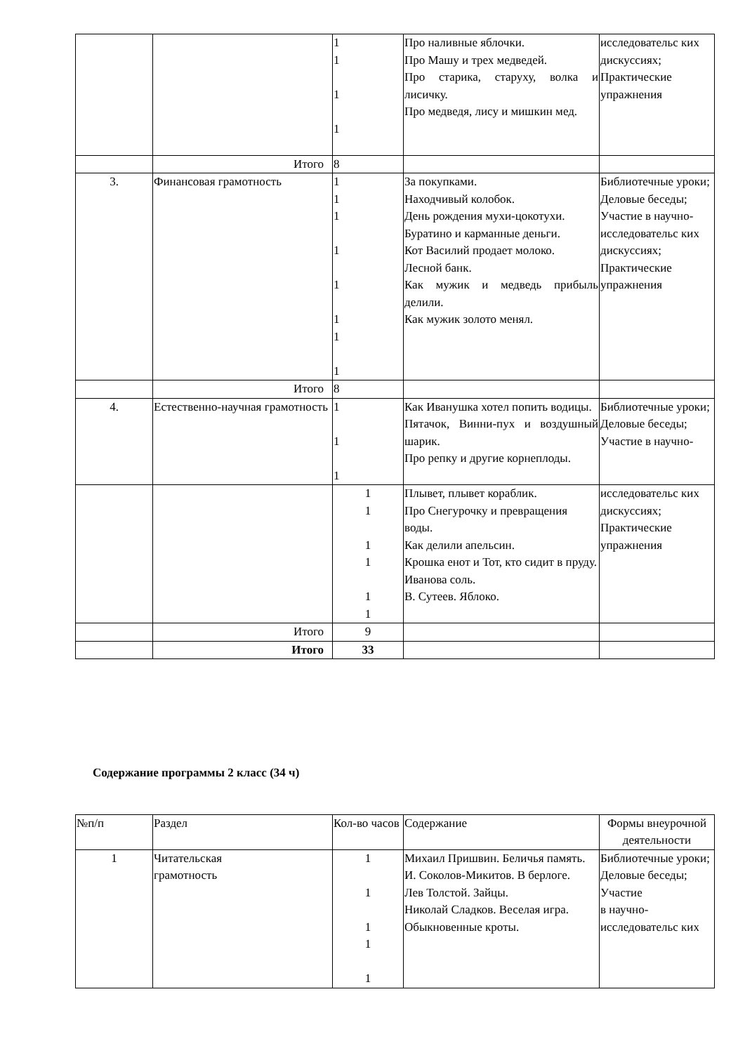| | | 1 1 1 1 | Про наливные яблочки. Про Машу и трех медведей. Про старика, старуху, волка и лисичку. Про медведя, лису и мишкин мед. | исследовательс ких дискуссиях; Практические упражнения |
| | Итого | 8 | | |
| 3. | Финансовая грамотность | 1 1 1 1 1 1 1 1 | За покупками. Находчивый колобок. День рождения мухи-цокотухи. Буратино и карманные деньги. Кот Василий продает молоко. Лесной банк. Как мужик и медведь прибыль делили. Как мужик золото менял. | Библиотечные уроки; Деловые беседы; Участие в научно-исследовательс ких дискуссиях; Практические упражнения |
| | Итого | 8 | | |
| 4. | Естественно-научная грамотность | 1 1 1 | Как Иванушка хотел попить водицы. Пятачок, Винни-пух и воздушный шарик. Про репку и другие корнеплоды. | Библиотечные уроки; Деловые беседы; Участие в научно- |
| | | 1 1 1 1 1 1 | Плывет, плывет кораблик. Про Снегурочку и превращения воды. Как делили апельсин. Крошка енот и Тот, кто сидит в пруду. Иванова соль. В. Сутеев. Яблоко. | исследовательс ких дискуссиях; Практические упражнения |
| | Итого | 9 | | |
| | Итого | 33 | | |
Содержание программы 2 класс (34 ч)
| №п/п | Раздел | Кол-во часов | Содержание | Формы внеурочной деятельности |
| 1 | Читательская грамотность | 1 1 1 1 1 | Михаил Пришвин. Беличья память. И. Соколов-Микитов. В берлоге. Лев Толстой. Зайцы. Николай Сладков. Веселая игра. Обыкновенные кроты. | Библиотечные уроки; Деловые беседы; Участие в научно-исследовательс ких |